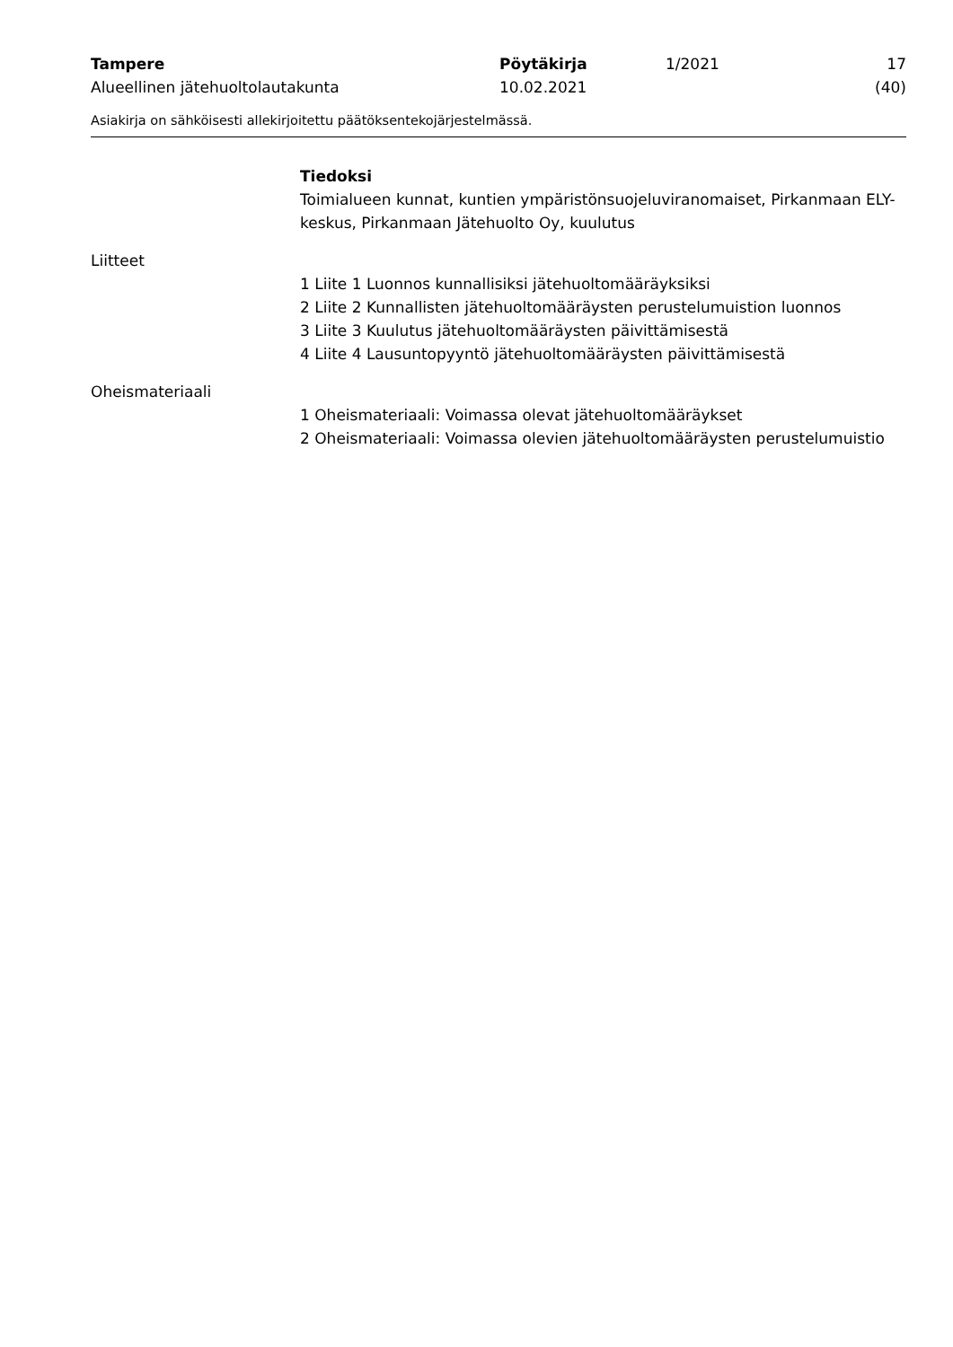Tampere
Alueellinen jätehuoltolautakunta
Pöytäkirja
10.02.2021
1/2021 17 (40)
Asiakirja on sähköisesti allekirjoitettu päätöksentekojärjestelmässä.
Tiedoksi
Toimialueen kunnat, kuntien ympäristönsuojeluviranomaiset, Pirkanmaan ELY-keskus, Pirkanmaan Jätehuolto Oy, kuulutus
Liitteet
1 Liite 1 Luonnos kunnallisiksi jätehuoltomääräyksiksi
2 Liite 2 Kunnallisten jätehuoltomääräysten perustelumuistion luonnos
3 Liite 3 Kuulutus jätehuoltomääräysten päivittämisestä
4 Liite 4 Lausuntopyyntö jätehuoltomääräysten päivittämisestä
Oheismateriaali
1 Oheismateriaali: Voimassa olevat jätehuoltomääräykset
2 Oheismateriaali: Voimassa olevien jätehuoltomääräysten perustelumuistio